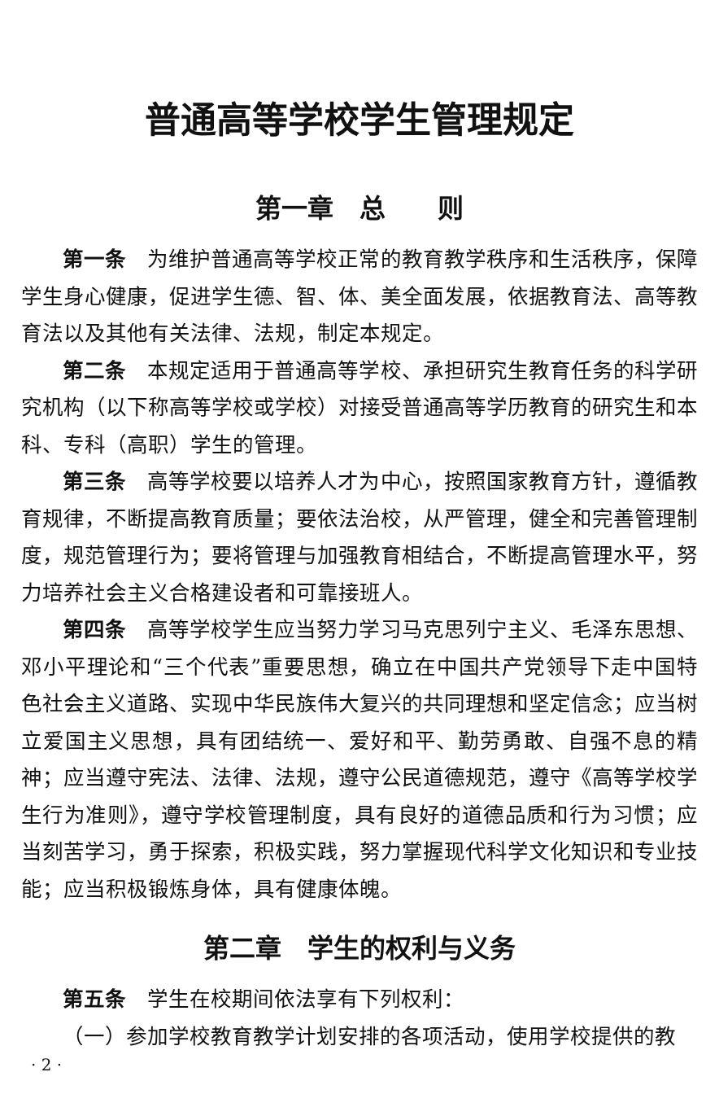普通高等学校学生管理规定
第一章　总　　则
第一条　为维护普通高等学校正常的教育教学秩序和生活秩序，保障学生身心健康，促进学生德、智、体、美全面发展，依据教育法、高等教育法以及其他有关法律、法规，制定本规定。
第二条　本规定适用于普通高等学校、承担研究生教育任务的科学研究机构（以下称高等学校或学校）对接受普通高等学历教育的研究生和本科、专科（高职）学生的管理。
第三条　高等学校要以培养人才为中心，按照国家教育方针，遵循教育规律，不断提高教育质量；要依法治校，从严管理，健全和完善管理制度，规范管理行为；要将管理与加强教育相结合，不断提高管理水平，努力培养社会主义合格建设者和可靠接班人。
第四条　高等学校学生应当努力学习马克思列宁主义、毛泽东思想、邓小平理论和“三个代表”重要思想，确立在中国共产党领导下走中国特色社会主义道路、实现中华民族伟大复兴的共同理想和坚定信念；应当树立爱国主义思想，具有团结统一、爱好和平、勤劳勇敢、自强不息的精神；应当遵守宪法、法律、法规，遵守公民道德规范，遵守《高等学校学生行为准则》，遵守学校管理制度，具有良好的道德品质和行为习惯；应当刻苦学习，勇于探索，积极实践，努力掌握现代科学文化知识和专业技能；应当积极锻炼身体，具有健康体魄。
第二章　学生的权利与义务
第五条　学生在校期间依法享有下列权利：
（一）参加学校教育教学计划安排的各项活动，使用学校提供的教
· 2 ·